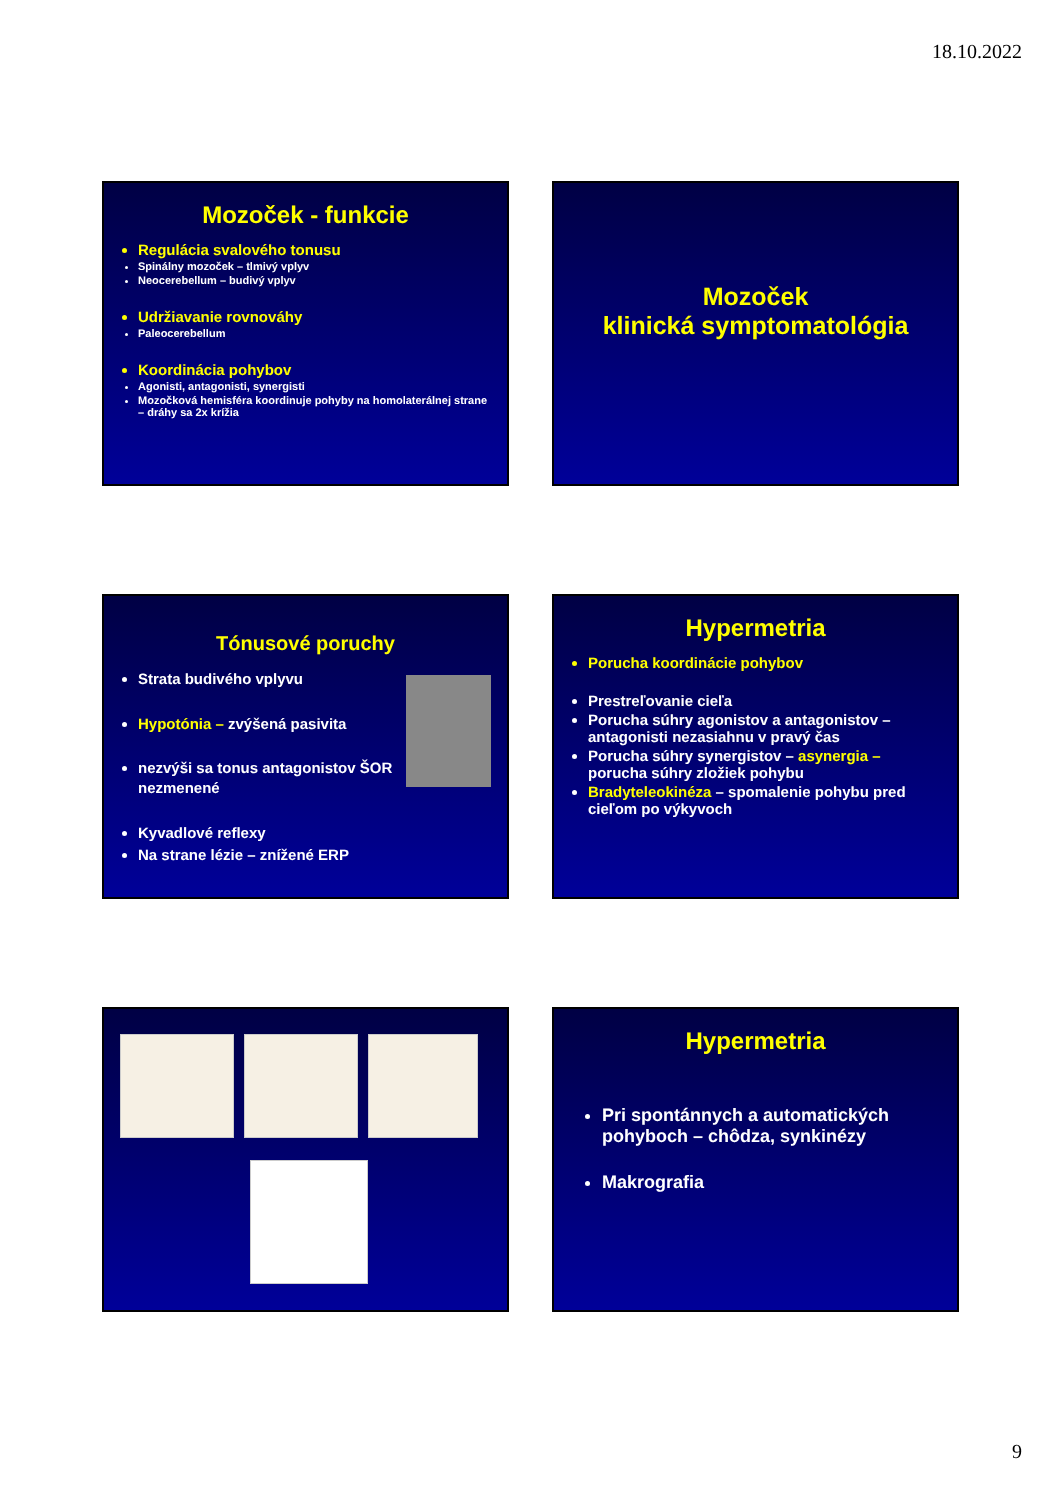18.10.2022
Mozoček - funkcie
Regulácia svalového tonusu
Spinálny mozoček – tlmivý vplyv
Neocerebellum – budivý vplyv
Udržiavanie rovnováhy
Paleocerebellum
Koordinácia pohybov
Agonisti, antagonisti, synergisti
Mozočková hemisféra koordinuje pohyby na homolaterálnej strane – dráhy sa 2x krížia
Mozoček
klinická symptomatológia
Tónusové poruchy
Strata budivého vplyvu
Hypotónia – zvýšená pasivita
nezvýši sa tonus antagonistov ŠOR nezmenené
Kyvadlové reflexy
Na strane lézie – znížené ERP
Hypermetria
Porucha koordinácie pohybov
Prestreľovanie cieľa
Porucha súhry agonistov a antagonistov – antagonisti nezasiahnu v pravý čas
Porucha súhry synergistov – asynergia – porucha súhry zložiek pohybu
Bradyteleokinéza – spomalenie pohybu pred cieľom po výkyvoch
Hypermetria
Pri spontánnych a automatických pohyboch – chôdza, synkinézy
Makrografia
9